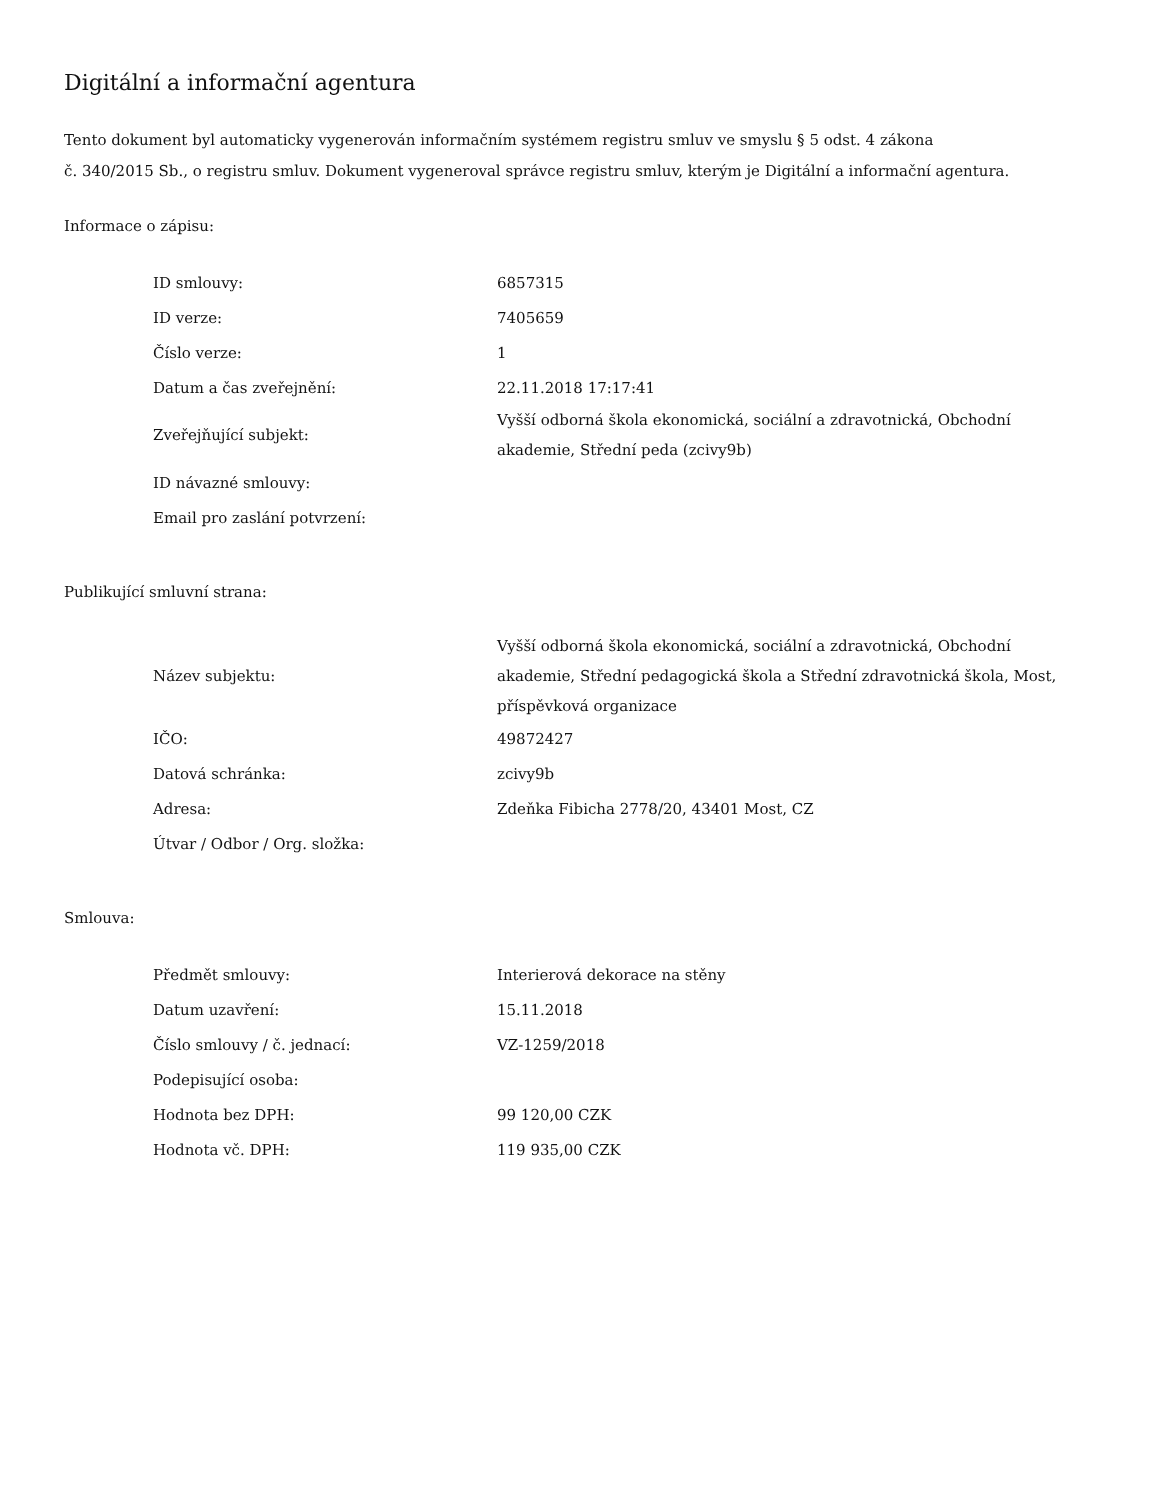Digitální a informační agentura
Tento dokument byl automaticky vygenerován informačním systémem registru smluv ve smyslu § 5 odst. 4 zákona
č. 340/2015 Sb., o registru smluv. Dokument vygeneroval správce registru smluv, kterým je Digitální a informační agentura.
Informace o zápisu:
| ID smlouvy: | 6857315 |
| ID verze: | 7405659 |
| Číslo verze: | 1 |
| Datum a čas zveřejnění: | 22.11.2018 17:17:41 |
| Zveřejňující subjekt: | Vyšší odborná škola ekonomická, sociální a zdravotnická, Obchodní akademie, Střední peda (zcivy9b) |
| ID návazné smlouvy: | |
| Email pro zaslání potvrzení: | |
Publikující smluvní strana:
| Název subjektu: | Vyšší odborná škola ekonomická, sociální a zdravotnická, Obchodní akademie, Střední pedagogická škola a Střední zdravotnická škola, Most, příspěvková organizace |
| IČO: | 49872427 |
| Datová schránka: | zcivy9b |
| Adresa: | Zdeňka Fibicha 2778/20, 43401 Most, CZ |
| Útvar / Odbor / Org. složka: | |
Smlouva:
| Předmět smlouvy: | Interierová dekorace na stěny |
| Datum uzavření: | 15.11.2018 |
| Číslo smlouvy / č. jednací: | VZ-1259/2018 |
| Podepisující osoba: | |
| Hodnota bez DPH: | 99 120,00 CZK |
| Hodnota vč. DPH: | 119 935,00 CZK |